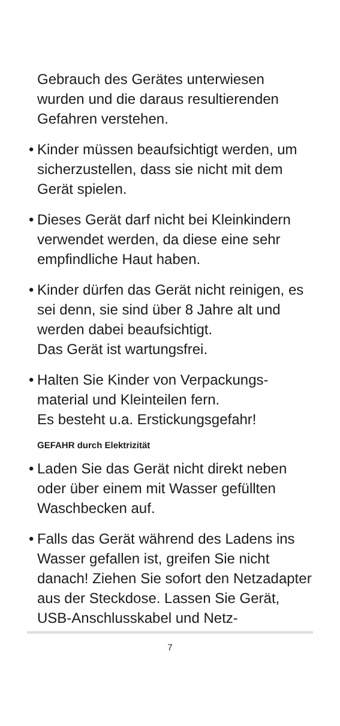Gebrauch des Gerätes unterwiesen wurden und die daraus resultierenden Gefahren verstehen.
• Kinder müssen beaufsichtigt werden, um sicherzustellen, dass sie nicht mit dem Gerät spielen.
• Dieses Gerät darf nicht bei Kleinkindern verwendet werden, da diese eine sehr empfindliche Haut haben.
• Kinder dürfen das Gerät nicht reinigen, es sei denn, sie sind über 8 Jahre alt und werden dabei beaufsichtigt.
Das Gerät ist wartungsfrei.
• Halten Sie Kinder von Verpackungs­material und Kleinteilen fern.
Es besteht u.a. Erstickungsgefahr!
GEFAHR durch Elektrizität
• Laden Sie das Gerät nicht direkt neben oder über einem mit Wasser gefüllten Waschbecken auf.
• Falls das Gerät während des Ladens ins Wasser gefallen ist, greifen Sie nicht danach! Ziehen Sie sofort den Netz­adapter aus der Steckdose. Lassen Sie Gerät, USB-Anschlusskabel und Netz-
7